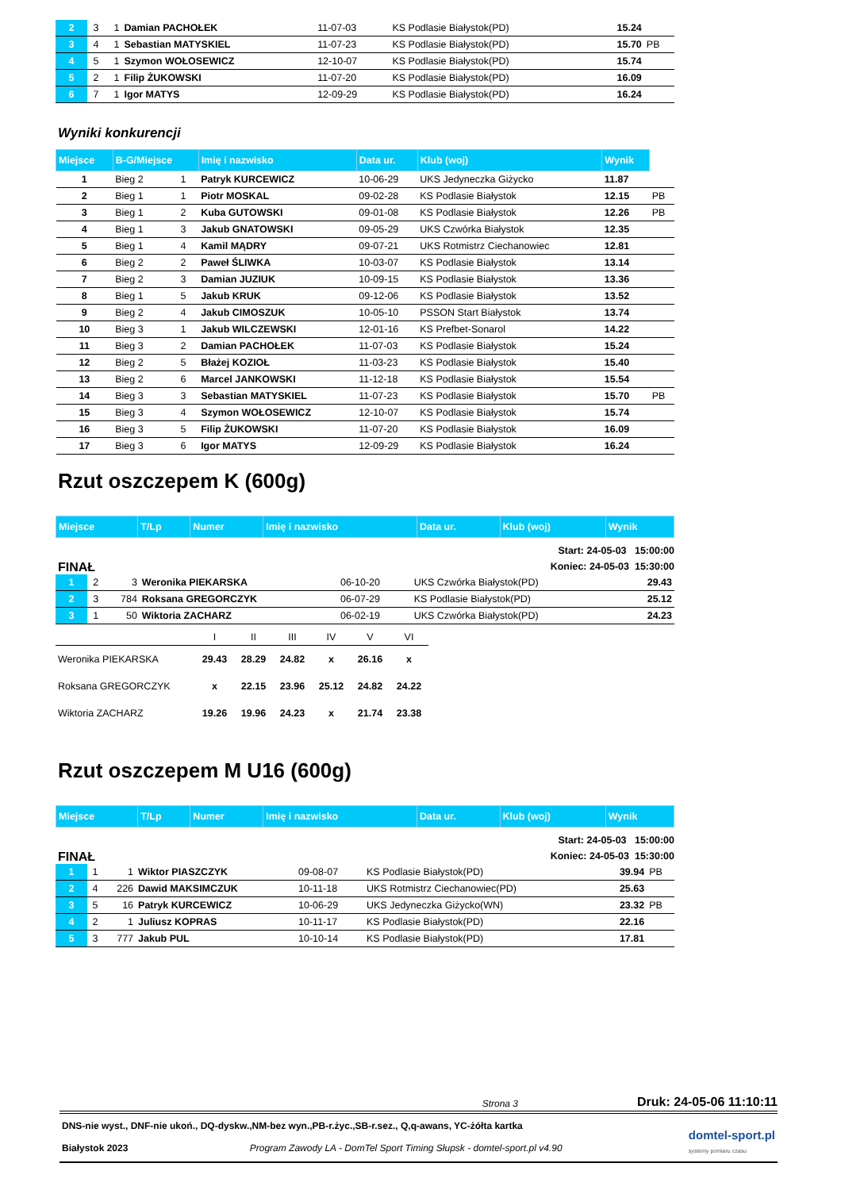| 2 | 3 | 1 | Damian PACHOŁEK | 11-07-03 | KS Podlasie Białystok(PD) | 15.24 | |
| 3 | 4 | 1 | Sebastian MATYSKIEL | 11-07-23 | KS Podlasie Białystok(PD) | 15.70 | PB |
| 4 | 5 | 1 | Szymon WOŁOSEWICZ | 12-10-07 | KS Podlasie Białystok(PD) | 15.74 | |
| 5 | 2 | 1 | Filip ŻUKOWSKI | 11-07-20 | KS Podlasie Białystok(PD) | 16.09 | |
| 6 | 7 | 1 | Igor MATYS | 12-09-29 | KS Podlasie Białystok(PD) | 16.24 | |
Wyniki konkurencji
| Miejsce | B-G/Miejsce | | Imię i nazwisko | Data ur. | Klub (woj) | Wynik | |
| --- | --- | --- | --- | --- | --- | --- | --- |
| 1 | Bieg 2 | 1 | Patryk KURCEWICZ | 10-06-29 | UKS Jedyneczka Giżycko | 11.87 | |
| 2 | Bieg 1 | 1 | Piotr MOSKAL | 09-02-28 | KS Podlasie Białystok | 12.15 | PB |
| 3 | Bieg 1 | 2 | Kuba GUTOWSKI | 09-01-08 | KS Podlasie Białystok | 12.26 | PB |
| 4 | Bieg 1 | 3 | Jakub GNATOWSKI | 09-05-29 | UKS Czwórka Białystok | 12.35 | |
| 5 | Bieg 1 | 4 | Kamil MĄDRY | 09-07-21 | UKS Rotmistrz Ciechanowiec | 12.81 | |
| 6 | Bieg 2 | 2 | Paweł ŚLIWKA | 10-03-07 | KS Podlasie Białystok | 13.14 | |
| 7 | Bieg 2 | 3 | Damian JUZIUK | 10-09-15 | KS Podlasie Białystok | 13.36 | |
| 8 | Bieg 1 | 5 | Jakub KRUK | 09-12-06 | KS Podlasie Białystok | 13.52 | |
| 9 | Bieg 2 | 4 | Jakub CIMOSZUK | 10-05-10 | PSSON Start Białystok | 13.74 | |
| 10 | Bieg 3 | 1 | Jakub WILCZEWSKI | 12-01-16 | KS Prefbet-Sonarol | 14.22 | |
| 11 | Bieg 3 | 2 | Damian PACHOŁEK | 11-07-03 | KS Podlasie Białystok | 15.24 | |
| 12 | Bieg 2 | 5 | Błażej KOZIOŁ | 11-03-23 | KS Podlasie Białystok | 15.40 | |
| 13 | Bieg 2 | 6 | Marcel JANKOWSKI | 11-12-18 | KS Podlasie Białystok | 15.54 | |
| 14 | Bieg 3 | 3 | Sebastian MATYSKIEL | 11-07-23 | KS Podlasie Białystok | 15.70 | PB |
| 15 | Bieg 3 | 4 | Szymon WOŁOSEWICZ | 12-10-07 | KS Podlasie Białystok | 15.74 | |
| 16 | Bieg 3 | 5 | Filip ŻUKOWSKI | 11-07-20 | KS Podlasie Białystok | 16.09 | |
| 17 | Bieg 3 | 6 | Igor MATYS | 12-09-29 | KS Podlasie Białystok | 16.24 | |
Rzut oszczepem K (600g)
| Miejsce | T/Lp | Numer | Imię i nazwisko | Data ur. | Klub (woj) | Wynik |
| --- | --- | --- | --- | --- | --- | --- |
FINAŁ
Start: 24-05-03 15:00:00
Koniec: 24-05-03 15:30:00
| 1 | 2 | 3 | Weronika PIEKARSKA | 06-10-20 | UKS Czwórka Białystok(PD) | 29.43 |
| 2 | 3 | 784 | Roksana GREGORCZYK | 06-07-29 | KS Podlasie Białystok(PD) | 25.12 |
| 3 | 1 | 50 | Wiktoria ZACHARZ | 06-02-19 | UKS Czwórka Białystok(PD) | 24.23 |
| | I | II | III | IV | V | VI |
| Weronika PIEKARSKA | 29.43 | 28.29 | 24.82 | x | 26.16 | x |
| Roksana GREGORCZYK | x | 22.15 | 23.96 | 25.12 | 24.82 | 24.22 |
| Wiktoria ZACHARZ | 19.26 | 19.96 | 24.23 | x | 21.74 | 23.38 |
Rzut oszczepem M U16 (600g)
| Miejsce | T/Lp | Numer | Imię i nazwisko | Data ur. | Klub (woj) | Wynik |
| --- | --- | --- | --- | --- | --- | --- |
FINAŁ
Start: 24-05-03 15:00:00
Koniec: 24-05-03 15:30:00
| 1 | 1 | 1 | Wiktor PIASZCZYK | 09-08-07 | KS Podlasie Białystok(PD) | 39.94 | PB |
| 2 | 4 | 226 | Dawid MAKSIMCZUK | 10-11-18 | UKS Rotmistrz Ciechanowiec(PD) | 25.63 | |
| 3 | 5 | 16 | Patryk KURCEWICZ | 10-06-29 | UKS Jedyneczka Giżycko(WN) | 23.32 | PB |
| 4 | 2 | 1 | Juliusz KOPRAS | 10-11-17 | KS Podlasie Białystok(PD) | 22.16 | |
| 5 | 3 | 777 | Jakub PUL | 10-10-14 | KS Podlasie Białystok(PD) | 17.81 | |
Strona 3 Druk: 24-05-06 11:10:11
DNS-nie wyst., DNF-nie ukoń., DQ-dyskw.,NM-bez wyn.,PB-r.życ.,SB-r.sez., Q,q-awans, YC-żółta kartka
Białystok 2023 Program Zawody LA - DomTel Sport Timing Słupsk - domtel-sport.pl v4.90
domtel-sport.pl
systemy pomiaru czasu